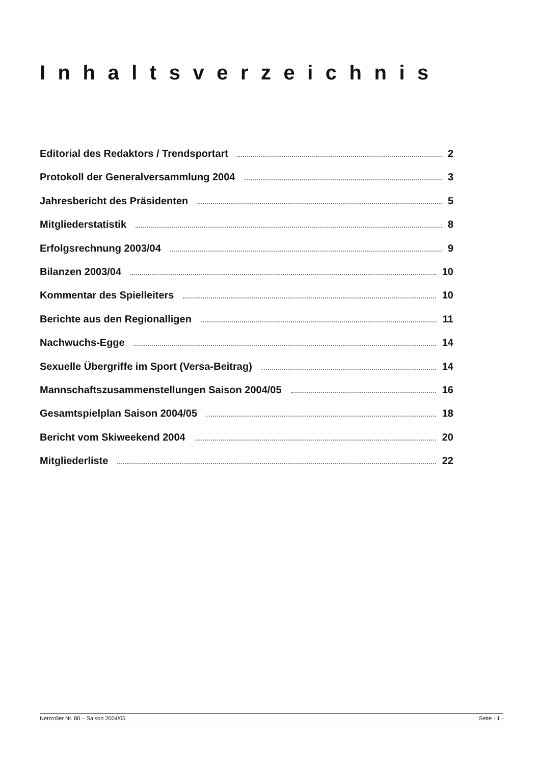Inhaltsverzeichnis
Editorial des Redaktors / Trendsportart 2
Protokoll der Generalversammlung 2004 3
Jahresbericht des Präsidenten 5
Mitgliederstatistik 8
Erfolgsrechnung 2003/04 9
Bilanzen 2003/04 10
Kommentar des Spielleiters 10
Berichte aus den Regionalligen 11
Nachwuchs-Egge 14
Sexuelle Übergriffe im Sport (Versa-Beitrag) 14
Mannschaftszusammenstellungen Saison 2004/05 16
Gesamtspielplan Saison 2004/05 18
Bericht vom Skiweekend 2004 20
Mitgliederliste 22
Netzroller Nr. 80 – Saison 2004/05 Seite - 1 -